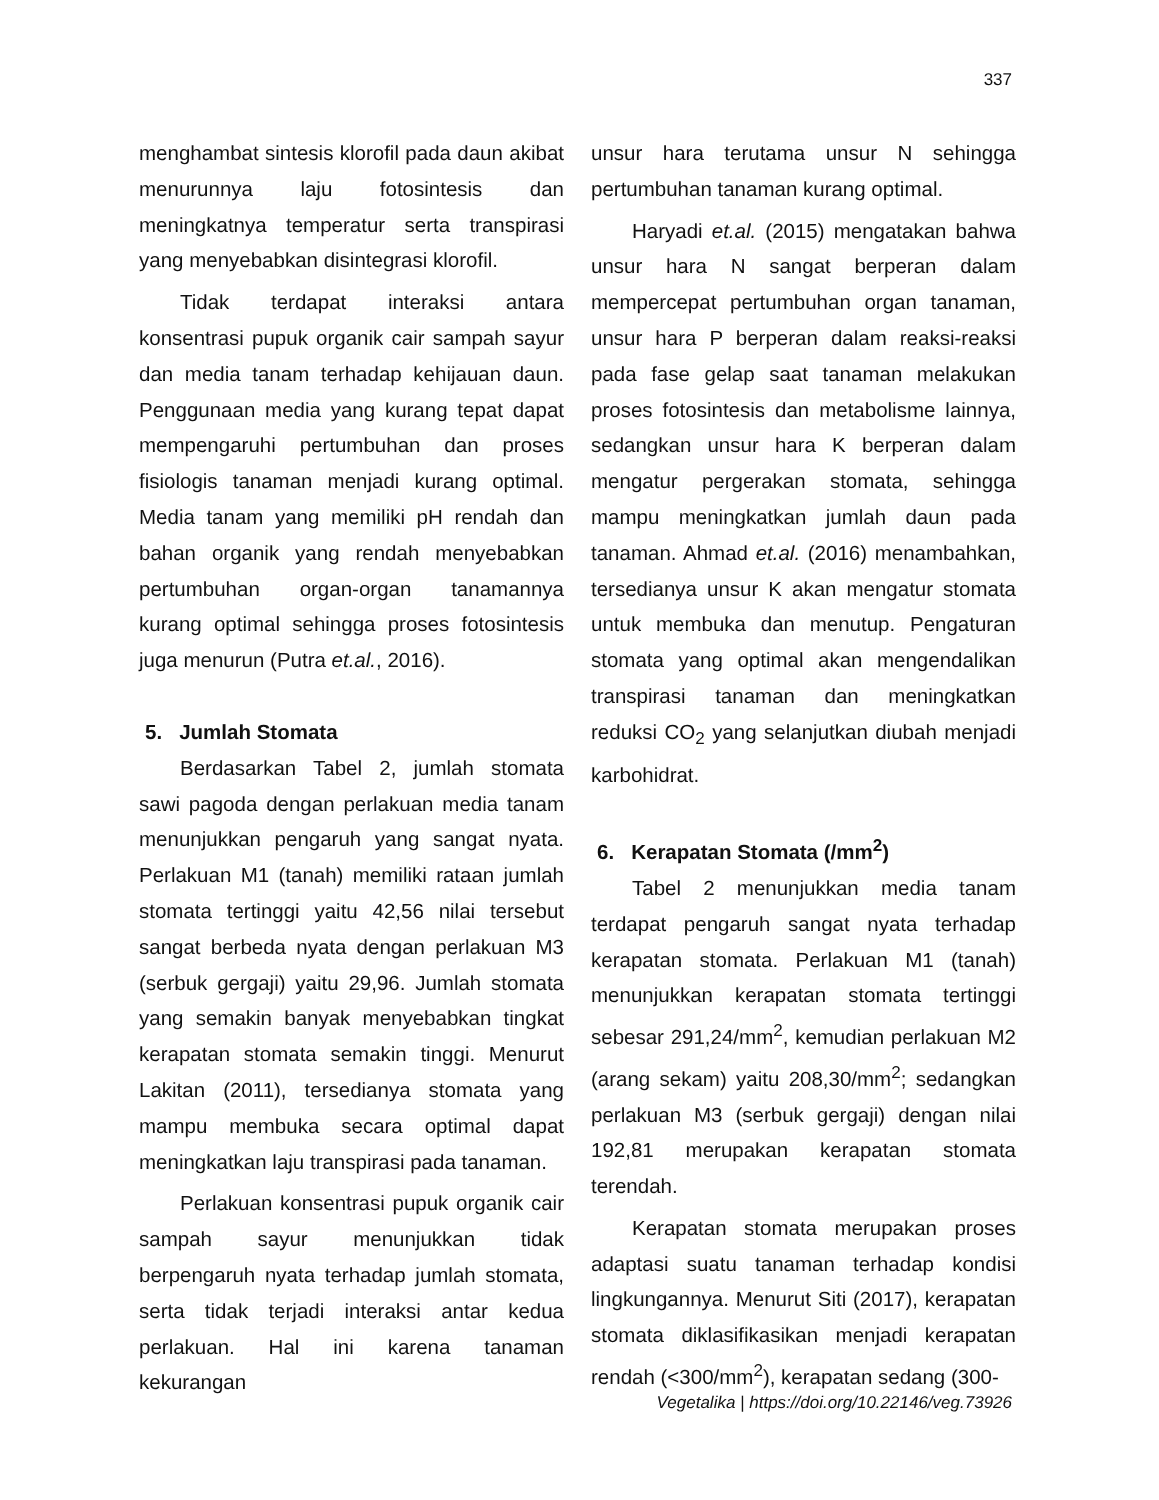337
menghambat sintesis klorofil pada daun akibat menurunnya laju fotosintesis dan meningkatnya temperatur serta transpirasi yang menyebabkan disintegrasi klorofil.
Tidak terdapat interaksi antara konsentrasi pupuk organik cair sampah sayur dan media tanam terhadap kehijauan daun. Penggunaan media yang kurang tepat dapat mempengaruhi pertumbuhan dan proses fisiologis tanaman menjadi kurang optimal. Media tanam yang memiliki pH rendah dan bahan organik yang rendah menyebabkan pertumbuhan organ-organ tanamannya kurang optimal sehingga proses fotosintesis juga menurun (Putra et.al., 2016).
5. Jumlah Stomata
Berdasarkan Tabel 2, jumlah stomata sawi pagoda dengan perlakuan media tanam menunjukkan pengaruh yang sangat nyata. Perlakuan M1 (tanah) memiliki rataan jumlah stomata tertinggi yaitu 42,56 nilai tersebut sangat berbeda nyata dengan perlakuan M3 (serbuk gergaji) yaitu 29,96. Jumlah stomata yang semakin banyak menyebabkan tingkat kerapatan stomata semakin tinggi. Menurut Lakitan (2011), tersedianya stomata yang mampu membuka secara optimal dapat meningkatkan laju transpirasi pada tanaman.
Perlakuan konsentrasi pupuk organik cair sampah sayur menunjukkan tidak berpengaruh nyata terhadap jumlah stomata, serta tidak terjadi interaksi antar kedua perlakuan. Hal ini karena tanaman kekurangan
unsur hara terutama unsur N sehingga pertumbuhan tanaman kurang optimal.
Haryadi et.al. (2015) mengatakan bahwa unsur hara N sangat berperan dalam mempercepat pertumbuhan organ tanaman, unsur hara P berperan dalam reaksi-reaksi pada fase gelap saat tanaman melakukan proses fotosintesis dan metabolisme lainnya, sedangkan unsur hara K berperan dalam mengatur pergerakan stomata, sehingga mampu meningkatkan jumlah daun pada tanaman. Ahmad et.al. (2016) menambahkan, tersedianya unsur K akan mengatur stomata untuk membuka dan menutup. Pengaturan stomata yang optimal akan mengendalikan transpirasi tanaman dan meningkatkan reduksi CO<sub>2</sub> yang selanjutkan diubah menjadi karbohidrat.
6. Kerapatan Stomata (/mm<sup>2</sup>)
Tabel 2 menunjukkan media tanam terdapat pengaruh sangat nyata terhadap kerapatan stomata. Perlakuan M1 (tanah) menunjukkan kerapatan stomata tertinggi sebesar 291,24/mm<sup>2</sup>, kemudian perlakuan M2 (arang sekam) yaitu 208,30/mm<sup>2</sup>; sedangkan perlakuan M3 (serbuk gergaji) dengan nilai 192,81 merupakan kerapatan stomata terendah.
Kerapatan stomata merupakan proses adaptasi suatu tanaman terhadap kondisi lingkungannya. Menurut Siti (2017), kerapatan stomata diklasifikasikan menjadi kerapatan rendah (<300/mm<sup>2</sup>), kerapatan sedang (300-
Vegetalika | https://doi.org/10.22146/veg.73926